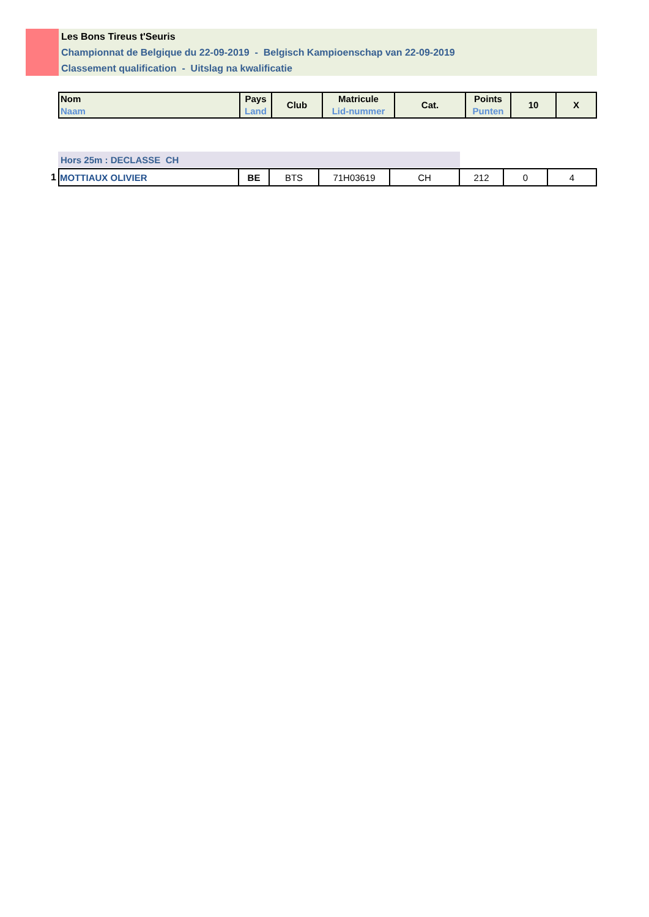Les Bons Tireus t'Seuris
Championnat de Belgique du 22-09-2019 - Belgisch Kampioenschap van 22-09-2019
Classement qualification - Uitslag na kwalificatie
| Nom Naam | Pays Land | Club | Matricule Lid-nummer | Cat. | Points Punten | 10 | X |
| --- | --- | --- | --- | --- | --- | --- | --- |
Hors 25m : DECLASSE CH
| 1 | MOTTIAUX OLIVIER | BE | BTS | 71H03619 | CH | 212 | 0 | 4 |